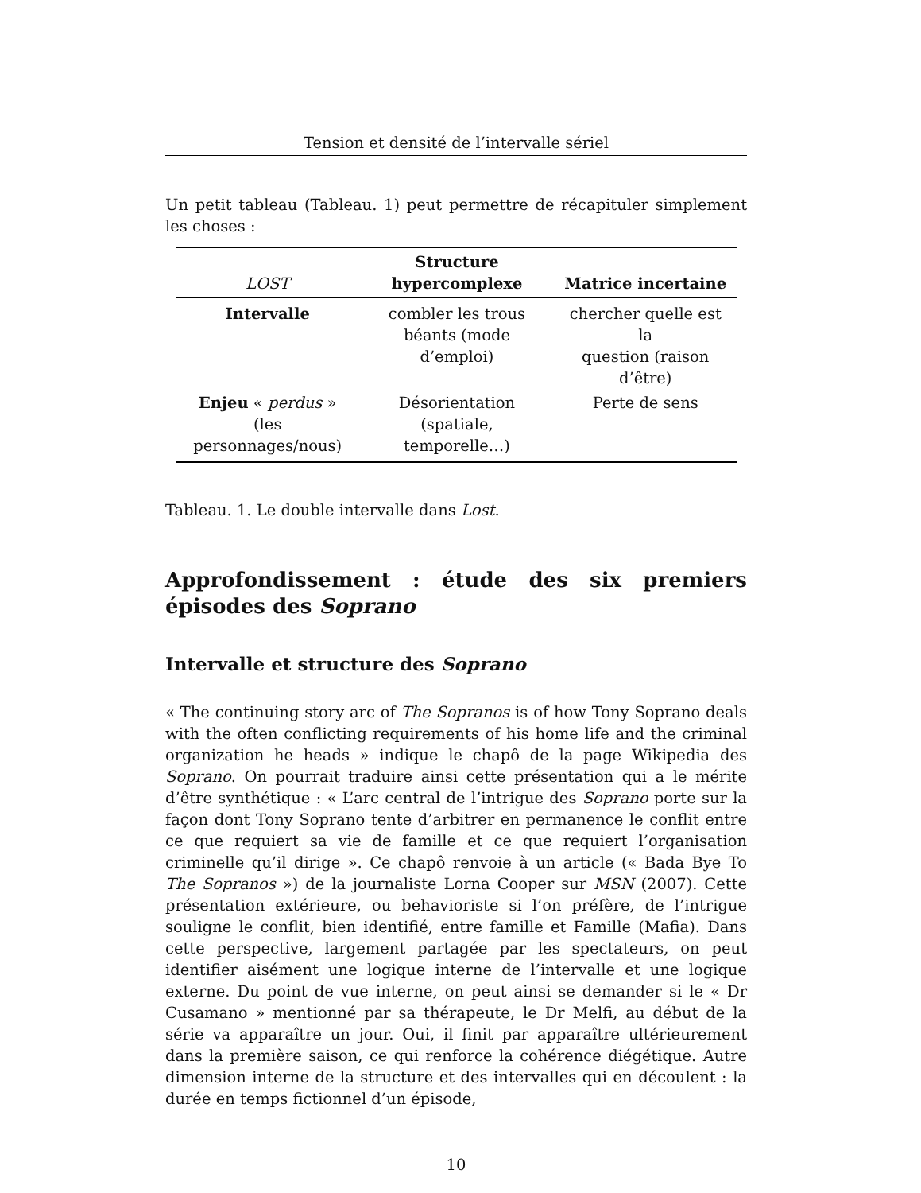Tension et densité de l’intervalle sériel
Un petit tableau (Tableau. 1) peut permettre de récapituler simplement les choses :
| LOST | Structure hypercomplexe | Matrice incertaine |
| --- | --- | --- |
| Intervalle | combler les trous béants (mode d’emploi) | chercher quelle est la question (raison d’être) |
| Enjeu « perdus » (les personnages/nous) | Désorientation (spatiale, temporelle…) | Perte de sens |
Tableau. 1. Le double intervalle dans Lost.
Approfondissement : étude des six premiers épisodes des Soprano
Intervalle et structure des Soprano
« The continuing story arc of The Sopranos is of how Tony Soprano deals with the often conflicting requirements of his home life and the criminal organization he heads » indique le chapô de la page Wikipedia des Soprano. On pourrait traduire ainsi cette présentation qui a le mérite d’être synthétique : « L’arc central de l’intrigue des Soprano porte sur la façon dont Tony Soprano tente d’arbitrer en permanence le conflit entre ce que requiert sa vie de famille et ce que requiert l’organisation criminelle qu’il dirige ». Ce chapô renvoie à un article (« Bada Bye To The Sopranos ») de la journaliste Lorna Cooper sur MSN (2007). Cette présentation extérieure, ou behavioriste si l’on préfère, de l’intrigue souligne le conflit, bien identifié, entre famille et Famille (Mafia). Dans cette perspective, largement partagée par les spectateurs, on peut identifier aisément une logique interne de l’intervalle et une logique externe. Du point de vue interne, on peut ainsi se demander si le « Dr Cusamano » mentionné par sa thérapeute, le Dr Melfi, au début de la série va apparaître un jour. Oui, il finit par apparaître ultérieurement dans la première saison, ce qui renforce la cohérence diégétique. Autre dimension interne de la structure et des intervalles qui en découlent : la durée en temps fictionnel d’un épisode,
10